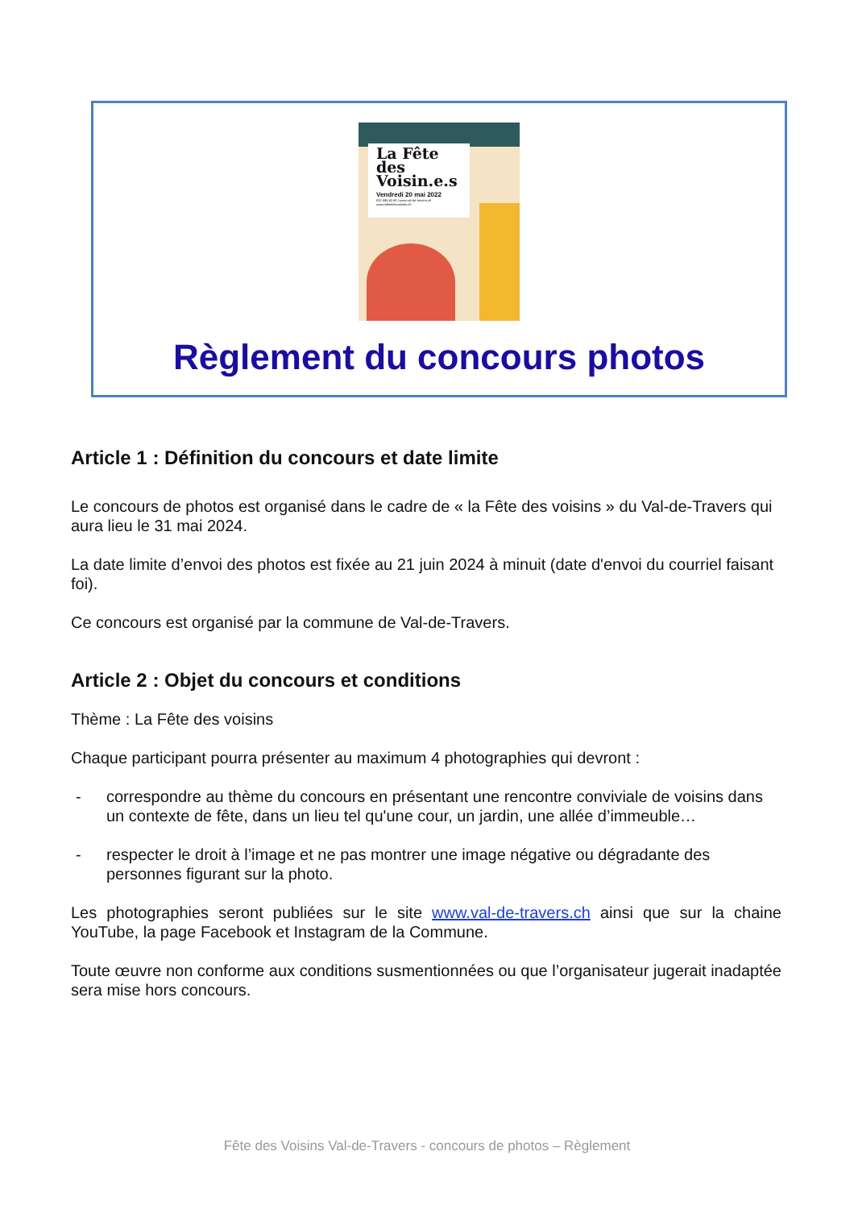La Fête
des
Voisin.e.s
Vendredi 20 mai 2022
032 886 43 60 | www.val-de-travers.ch
www.lafetedesvoisins.ch
Règlement du concours photos
Article 1 : Définition du concours et date limite
Le concours de photos est organisé dans le cadre de « la Fête des voisins » du Val-de-Travers qui aura lieu le 31 mai 2024.
La date limite d’envoi des photos est fixée au 21 juin 2024 à minuit (date d'envoi du courriel faisant foi).
Ce concours est organisé par la commune de Val-de-Travers.
Article 2 : Objet du concours et conditions
Thème : La Fête des voisins
Chaque participant pourra présenter au maximum 4 photographies qui devront :
- correspondre au thème du concours en présentant une rencontre conviviale de voisins dans un contexte de fête, dans un lieu tel qu'une cour, un jardin, une allée d’immeuble…
- respecter le droit à l’image et ne pas montrer une image négative ou dégradante des personnes figurant sur la photo.
Les photographies seront publiées sur le site www.val-de-travers.ch ainsi que sur la chaine YouTube, la page Facebook et Instagram de la Commune.
Toute œuvre non conforme aux conditions susmentionnées ou que l’organisateur jugerait inadaptée sera mise hors concours.
Fête des Voisins Val-de-Travers - concours de photos – Règlement